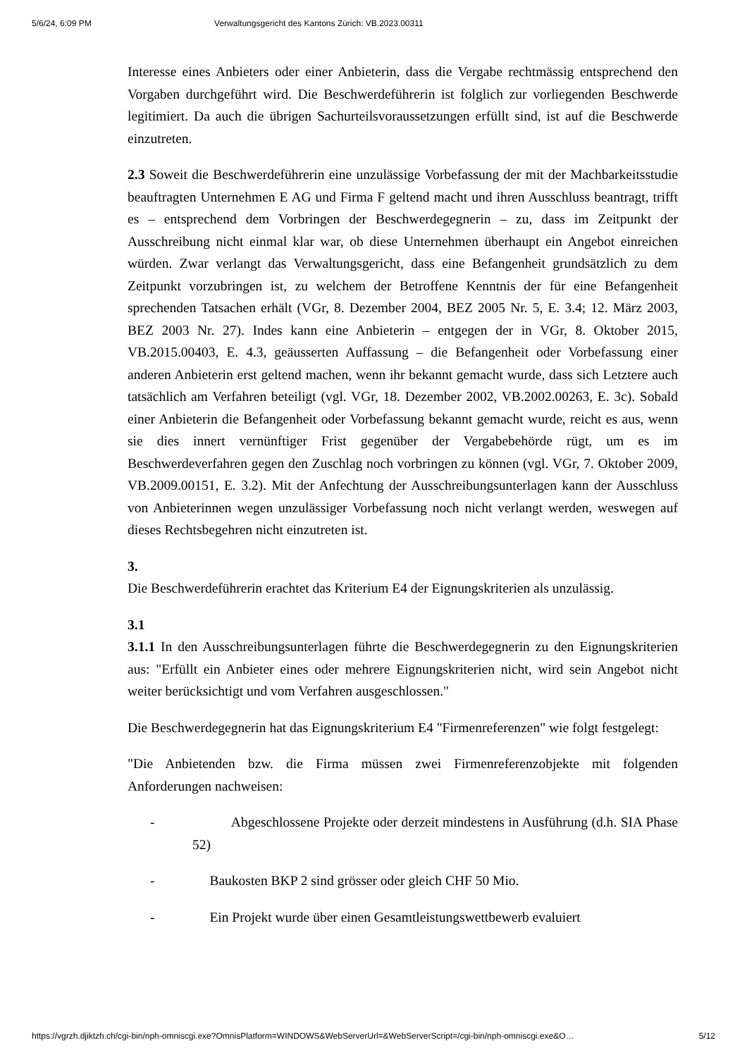5/6/24, 6:09 PM Verwaltungsgericht des Kantons Zürich: VB.2023.00311
Interesse eines Anbieters oder einer Anbieterin, dass die Vergabe rechtmässig entsprechend den Vorgaben durchgeführt wird. Die Beschwerdeführerin ist folglich zur vorliegenden Beschwerde legitimiert. Da auch die übrigen Sachurteilsvoraussetzungen erfüllt sind, ist auf die Beschwerde einzutreten.
2.3 Soweit die Beschwerdeführerin eine unzulässige Vorbefassung der mit der Machbarkeitsstudie beauftragten Unternehmen E AG und Firma F geltend macht und ihren Ausschluss beantragt, trifft es – entsprechend dem Vorbringen der Beschwerdegegnerin – zu, dass im Zeitpunkt der Ausschreibung nicht einmal klar war, ob diese Unternehmen überhaupt ein Angebot einreichen würden. Zwar verlangt das Verwaltungsgericht, dass eine Befangenheit grundsätzlich zu dem Zeitpunkt vorzubringen ist, zu welchem der Betroffene Kenntnis der für eine Befangenheit sprechenden Tatsachen erhält (VGr, 8. Dezember 2004, BEZ 2005 Nr. 5, E. 3.4; 12. März 2003, BEZ 2003 Nr. 27). Indes kann eine Anbieterin – entgegen der in VGr, 8. Oktober 2015, VB.2015.00403, E. 4.3, geäusserten Auffassung – die Befangenheit oder Vorbefassung einer anderen Anbieterin erst geltend machen, wenn ihr bekannt gemacht wurde, dass sich Letztere auch tatsächlich am Verfahren beteiligt (vgl. VGr, 18. Dezember 2002, VB.2002.00263, E. 3c). Sobald einer Anbieterin die Befangenheit oder Vorbefassung bekannt gemacht wurde, reicht es aus, wenn sie dies innert vernünftiger Frist gegenüber der Vergabebehörde rügt, um es im Beschwerdeverfahren gegen den Zuschlag noch vorbringen zu können (vgl. VGr, 7. Oktober 2009, VB.2009.00151, E. 3.2). Mit der Anfechtung der Ausschreibungsunterlagen kann der Ausschluss von Anbieterinnen wegen unzulässiger Vorbefassung noch nicht verlangt werden, weswegen auf dieses Rechtsbegehren nicht einzutreten ist.
3.
Die Beschwerdeführerin erachtet das Kriterium E4 der Eignungskriterien als unzulässig.
3.1
3.1.1 In den Ausschreibungsunterlagen führte die Beschwerdegegnerin zu den Eignungskriterien aus: "Erfüllt ein Anbieter eines oder mehrere Eignungskriterien nicht, wird sein Angebot nicht weiter berücksichtigt und vom Verfahren ausgeschlossen."
Die Beschwerdegegnerin hat das Eignungskriterium E4 "Firmenreferenzen" wie folgt festgelegt:
"Die Anbietenden bzw. die Firma müssen zwei Firmenreferenzobjekte mit folgenden Anforderungen nachweisen:
- Abgeschlossene Projekte oder derzeit mindestens in Ausführung (d.h. SIA Phase 52)
- Baukosten BKP 2 sind grösser oder gleich CHF 50 Mio.
- Ein Projekt wurde über einen Gesamtleistungswettbewerb evaluiert
https://vgrzh.djiktzh.ch/cgi-bin/nph-omniscgi.exe?OmnisPlatform=WINDOWS&WebServerUrl=&WebServerScript=/cgi-bin/nph-omniscgi.exe&O… 5/12